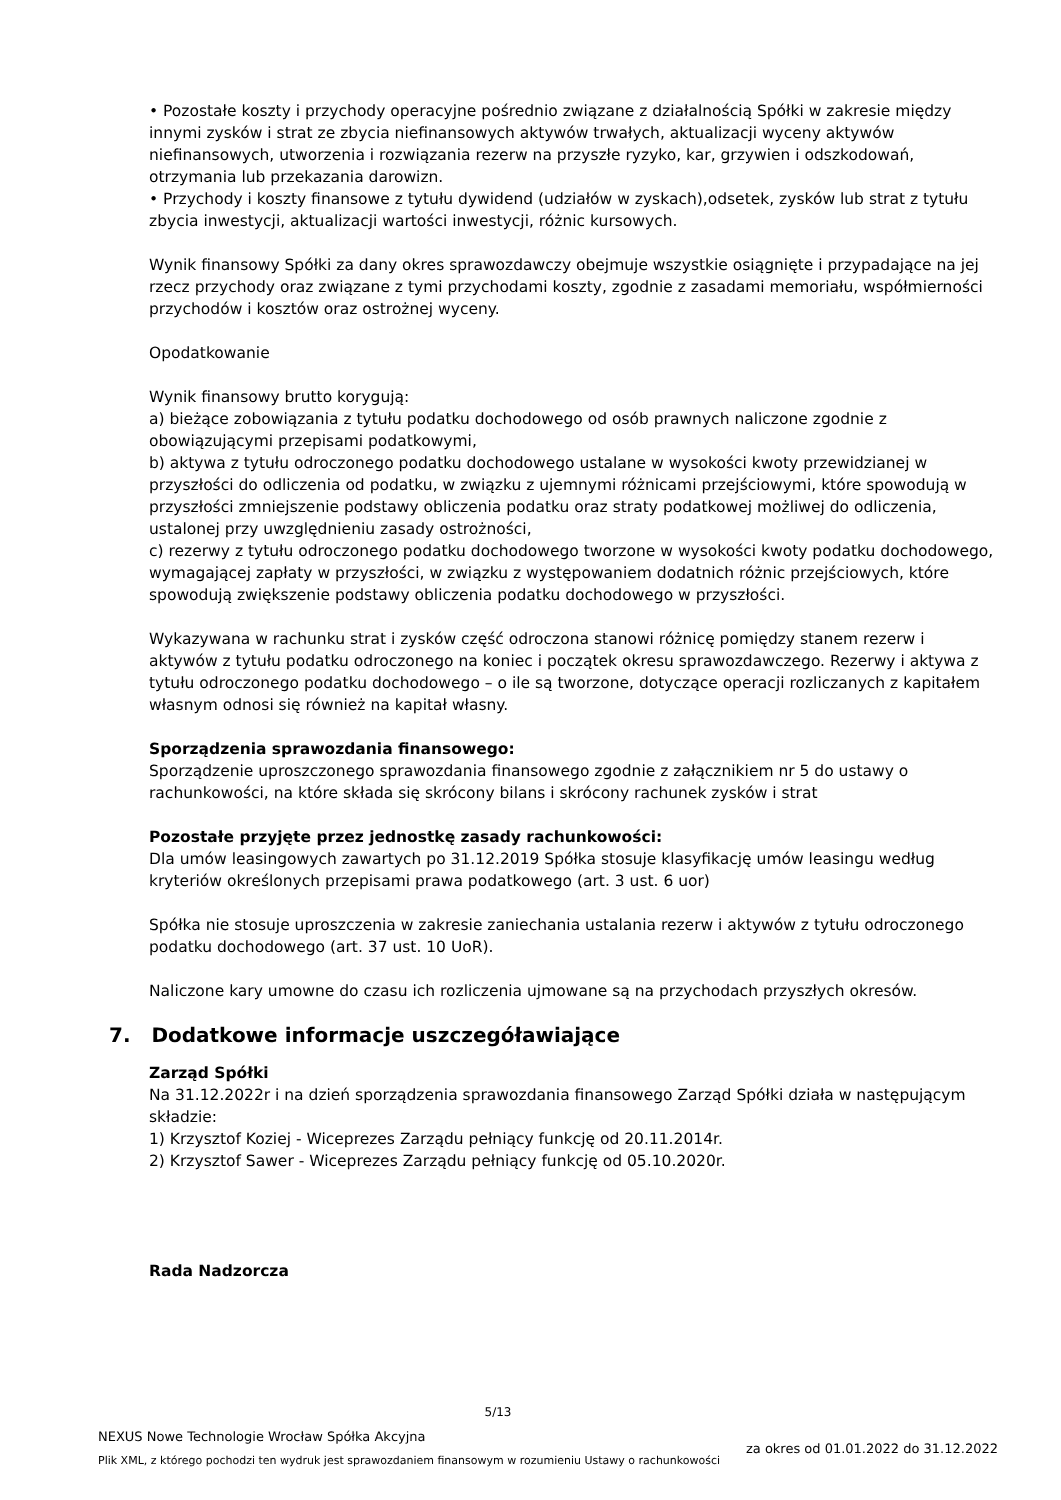• Pozostałe koszty i przychody operacyjne pośrednio związane z działalnością Spółki w zakresie między innymi zysków i strat ze zbycia niefinansowych aktywów trwałych, aktualizacji wyceny aktywów niefinansowych, utworzenia i rozwiązania rezerw na przyszłe ryzyko, kar, grzywien i odszkodowań, otrzymania lub przekazania darowizn.
• Przychody i koszty finansowe z tytułu dywidend (udziałów w zyskach),odsetek, zysków lub strat z tytułu zbycia inwestycji, aktualizacji wartości inwestycji, różnic kursowych.
Wynik finansowy Spółki za dany okres sprawozdawczy obejmuje wszystkie osiągnięte i przypadające na jej rzecz przychody oraz związane z tymi przychodami koszty, zgodnie z zasadami memoriału, współmierności przychodów i kosztów oraz ostrożnej wyceny.
Opodatkowanie
Wynik finansowy brutto korygują:
a) bieżące zobowiązania z tytułu podatku dochodowego od osób prawnych naliczone zgodnie z obowiązującymi przepisami podatkowymi,
b) aktywa z tytułu odroczonego podatku dochodowego ustalane w wysokości kwoty przewidzianej w przyszłości do odliczenia od podatku, w związku z ujemnymi różnicami przejściowymi, które spowodują w przyszłości zmniejszenie podstawy obliczenia podatku oraz straty podatkowej możliwej do odliczenia, ustalonej przy uwzględnieniu zasady ostrożności,
c) rezerwy z tytułu odroczonego podatku dochodowego tworzone w wysokości kwoty podatku dochodowego, wymagającej zapłaty w przyszłości, w związku z występowaniem dodatnich różnic przejściowych, które spowodują zwiększenie podstawy obliczenia podatku dochodowego w przyszłości.
Wykazywana w rachunku strat i zysków część odroczona stanowi różnicę pomiędzy stanem rezerw i aktywów z tytułu podatku odroczonego na koniec i początek okresu sprawozdawczego. Rezerwy i aktywa z tytułu odroczonego podatku dochodowego – o ile są tworzone, dotyczące operacji rozliczanych z kapitałem własnym odnosi się również na kapitał własny.
Sporządzenia sprawozdania finansowego:
Sporządzenie uproszczonego sprawozdania finansowego zgodnie z załącznikiem nr 5 do ustawy o rachunkowości, na które składa się skrócony bilans i skrócony rachunek zysków i strat
Pozostałe przyjęte przez jednostkę zasady rachunkowości:
Dla umów leasingowych zawartych po 31.12.2019 Spółka stosuje klasyfikację umów leasingu według kryteriów określonych przepisami prawa podatkowego (art. 3 ust. 6 uor)
Spółka nie stosuje uproszczenia w zakresie zaniechania ustalania rezerw i aktywów z tytułu odroczonego podatku dochodowego (art. 37 ust. 10 UoR).
Naliczone kary umowne do czasu ich rozliczenia ujmowane są na przychodach przyszłych okresów.
7. Dodatkowe informacje uszczegóławiające
Zarząd Spółki
Na 31.12.2022r i na dzień sporządzenia sprawozdania finansowego Zarząd Spółki działa w następującym składzie:
1) Krzysztof Koziej - Wiceprezes Zarządu pełniący funkcję od 20.11.2014r.
2) Krzysztof Sawer - Wiceprezes Zarządu pełniący funkcję od 05.10.2020r.
Rada Nadzorcza
5/13
NEXUS Nowe Technologie Wrocław Spółka Akcyjna
Plik XML, z którego pochodzi ten wydruk jest sprawozdaniem finansowym w rozumieniu Ustawy o rachunkowości
za okres od 01.01.2022 do 31.12.2022